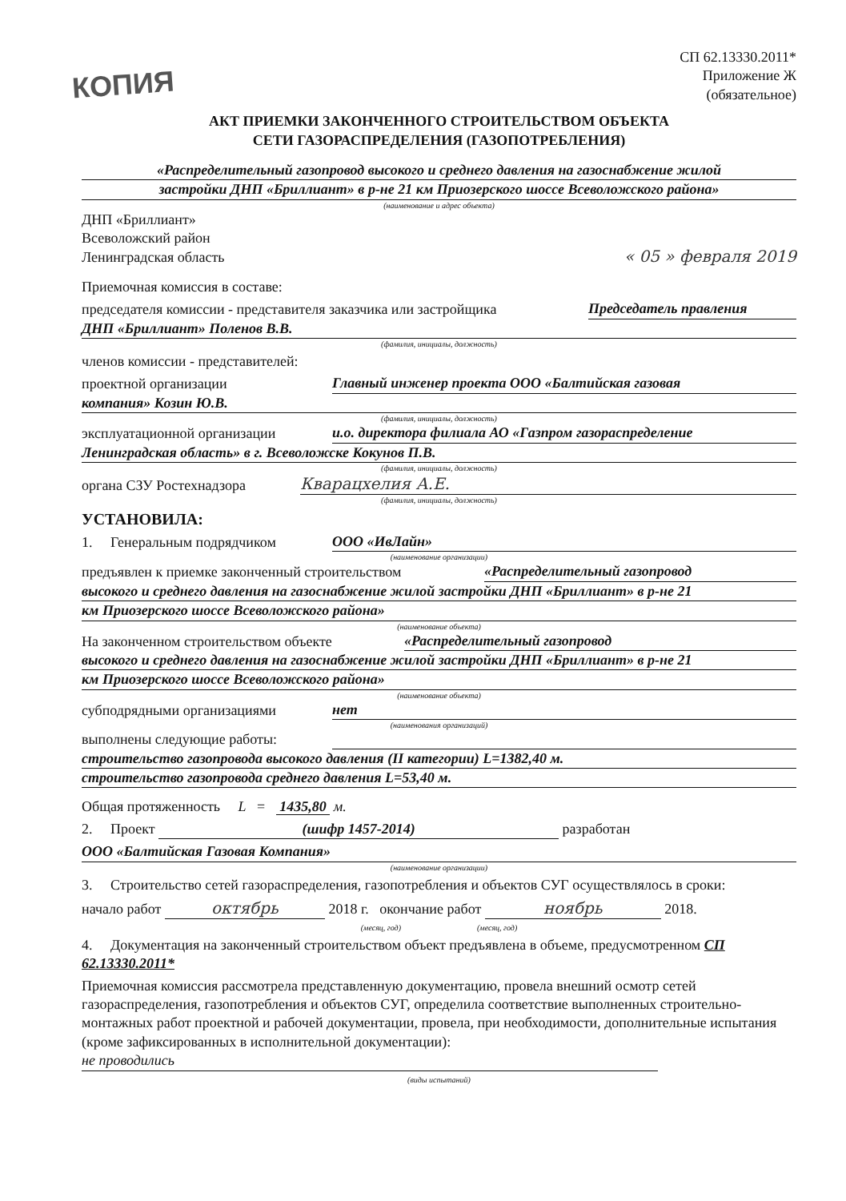КОПИЯ
СП 62.13330.2011*
Приложение Ж
(обязательное)
АКТ ПРИЕМКИ ЗАКОНЧЕННОГО СТРОИТЕЛЬСТВОМ ОБЪЕКТА
СЕТИ ГАЗОРАСПРЕДЕЛЕНИЯ (ГАЗОПОТРЕБЛЕНИЯ)
«Распределительный газопровод высокого и среднего давления на газоснабжение жилой
застройки ДНП «Бриллиант» в р-не 21 км Приозерского шоссе Всеволожского района»
(наименование и адрес объекта)
ДНП «Бриллиант»
Всеволожский район
Ленинградская область
« 05 » февраля 2019
Приемочная комиссия в составе:
председателя комиссии - представителя заказчика или застройщика Председатель правления
ДНП «Бриллиант» Поленов В.В.
(фамилия, инициалы, должность)
членов комиссии - представителей:
проектной организации Главный инженер проекта ООО «Балтийская газовая
компания» Козин Ю.В.
(фамилия, инициалы, должность)
эксплуатационной организации и.о. директора филиала АО «Газпром газораспределение
Ленинградская область» в г. Всеволожске Кокунов П.В.
(фамилия, инициалы, должность)
органа СЗУ Ростехнадзора Кварацхелия А.Е.
(фамилия, инициалы, должность)
УСТАНОВИЛА:
1. Генеральным подрядчиком ООО «ИвЛайн»
(наименование организации)
предъявлен к приемке законченный строительством «Распределительный газопровод
высокого и среднего давления на газоснабжение жилой застройки ДНП «Бриллиант» в р-не 21
км Приозерского шоссе Всеволожского района»
(наименование объекта)
На законченном строительством объекте «Распределительный газопровод
высокого и среднего давления на газоснабжение жилой застройки ДНП «Бриллиант» в р-не 21
км Приозерского шоссе Всеволожского района»
(наименование объекта)
субподрядными организациями нет
(наименования организаций)
выполнены следующие работы:
строительство газопровода высокого давления (II категории) L=1382,40 м.
строительство газопровода среднего давления L=53,40 м.
Общая протяженность L = 1435,80 м.
2. Проект (шифр 1457-2014) разработан
ООО «Балтийская Газовая Компания»
(наименование организации)
3. Строительство сетей газораспределения, газопотребления и объектов СУГ осуществлялось в сроки:
начало работ октябрь 2018 г. окончание работ ноябрь 2018.
(месяц, год) (месяц, год)
4. Документация на законченный строительством объект предъявлена в объеме, предусмотренном СП 62.13330.2011*
Приемочная комиссия рассмотрела представленную документацию, провела внешний осмотр сетей газораспределения, газопотребления и объектов СУГ, определила соответствие выполненных строительно-монтажных работ проектной и рабочей документации, провела, при необходимости, дополнительные испытания (кроме зафиксированных в исполнительной документации): не проводились
(виды испытаний)